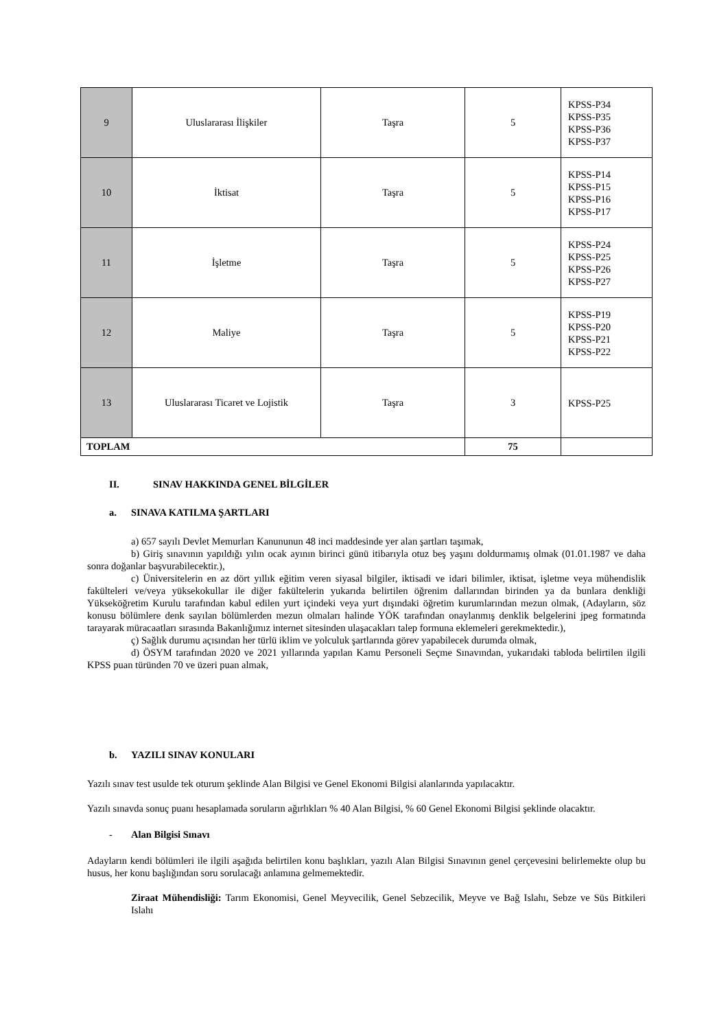| 9 | Uluslararası İlişkiler | Taşra | 5 | KPSS-P34 KPSS-P35 KPSS-P36 KPSS-P37 |
| 10 | İktisat | Taşra | 5 | KPSS-P14 KPSS-P15 KPSS-P16 KPSS-P17 |
| 11 | İşletme | Taşra | 5 | KPSS-P24 KPSS-P25 KPSS-P26 KPSS-P27 |
| 12 | Maliye | Taşra | 5 | KPSS-P19 KPSS-P20 KPSS-P21 KPSS-P22 |
| 13 | Uluslararası Ticaret ve Lojistik | Taşra | 3 | KPSS-P25 |
| TOPLAM | | | 75 | |
II. SINAV HAKKINDA GENEL BİLGİLER
a. SINAVA KATILMA ŞARTLARI
a) 657 sayılı Devlet Memurları Kanununun 48 inci maddesinde yer alan şartları taşımak,
b) Giriş sınavının yapıldığı yılın ocak ayının birinci günü itibarıyla otuz beş yaşını doldurmamış olmak (01.01.1987 ve daha sonra doğanlar başvurabilecektir.),
c) Üniversitelerin en az dört yıllık eğitim veren siyasal bilgiler, iktisadi ve idari bilimler, iktisat, işletme veya mühendislik fakülteleri ve/veya yüksekokullar ile diğer fakültelerin yukarıda belirtilen öğrenim dallarından birinden ya da bunlara denkliği Yükseköğretim Kurulu tarafından kabul edilen yurt içindeki veya yurt dışındaki öğretim kurumlarından mezun olmak, (Adayların, söz konusu bölümlere denk sayılan bölümlerden mezun olmaları halinde YÖK tarafından onaylanmış denklik belgelerini jpeg formatında tarayarak müracaatları sırasında Bakanlığımız internet sitesinden ulaşacakları talep formuna eklemeleri gerekmektedir.),
ç) Sağlık durumu açısından her türlü iklim ve yolculuk şartlarında görev yapabilecek durumda olmak,
d) ÖSYM tarafından 2020 ve 2021 yıllarında yapılan Kamu Personeli Seçme Sınavından, yukarıdaki tabloda belirtilen ilgili KPSS puan türünden 70 ve üzeri puan almak,
b. YAZILI SINAV KONULARI
Yazılı sınav test usulde tek oturum şeklinde Alan Bilgisi ve Genel Ekonomi Bilgisi alanlarında yapılacaktır.
Yazılı sınavda sonuç puanı hesaplamada soruların ağırlıkları % 40 Alan Bilgisi, % 60 Genel Ekonomi Bilgisi şeklinde olacaktır.
- Alan Bilgisi Sınavı
Adayların kendi bölümleri ile ilgili aşağıda belirtilen konu başlıkları, yazılı Alan Bilgisi Sınavının genel çerçevesini belirlemekte olup bu husus, her konu başlığından soru sorulacağı anlamına gelmemektedir.
Ziraat Mühendisliği: Tarım Ekonomisi, Genel Meyvecilik, Genel Sebzecilik, Meyve ve Bağ Islahı, Sebze ve Süs Bitkileri Islahı